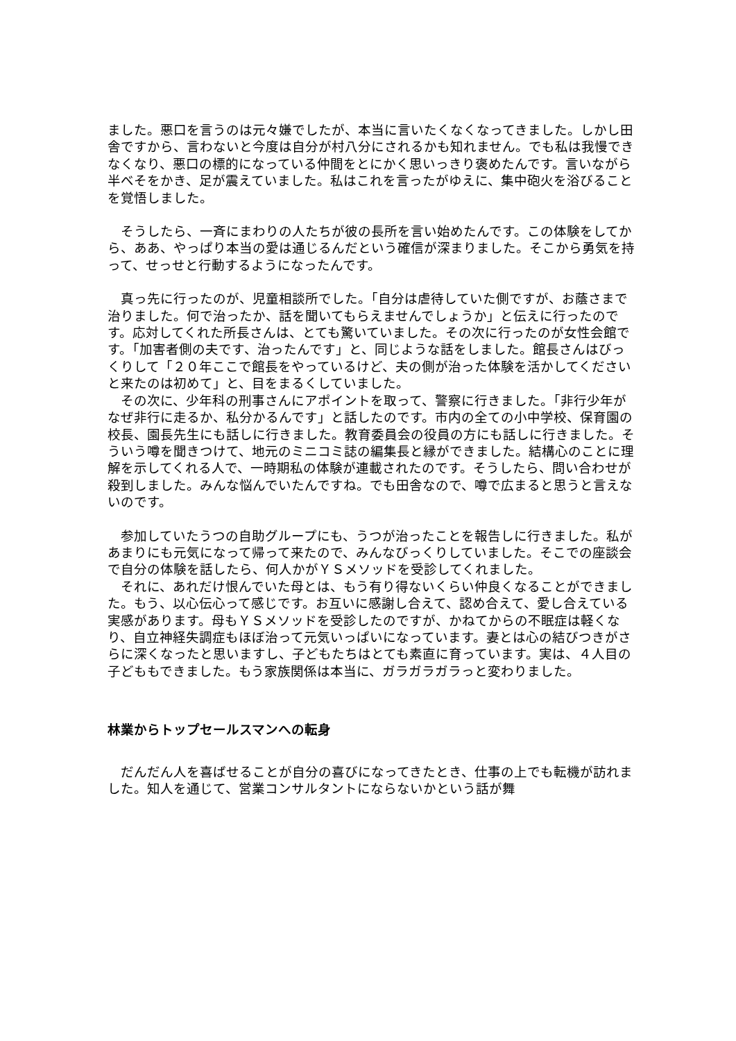ました。悪口を言うのは元々嫌でしたが、本当に言いたくなくなってきました。しかし田舎ですから、言わないと今度は自分が村八分にされるかも知れません。でも私は我慢できなくなり、悪口の標的になっている仲間をとにかく思いっきり褒めたんです。言いながら半べそをかき、足が震えていました。私はこれを言ったがゆえに、集中砲火を浴びることを覚悟しました。
　そうしたら、一斉にまわりの人たちが彼の長所を言い始めたんです。この体験をしてから、ああ、やっぱり本当の愛は通じるんだという確信が深まりました。そこから勇気を持って、せっせと行動するようになったんです。
　真っ先に行ったのが、児童相談所でした。「自分は虐待していた側ですが、お蔭さまで治りました。何で治ったか、話を聞いてもらえませんでしょうか」と伝えに行ったのです。応対してくれた所長さんは、とても驚いていました。その次に行ったのが女性会館です。「加害者側の夫です、治ったんです」と、同じような話をしました。館長さんはびっくりして「２０年ここで館長をやっているけど、夫の側が治った体験を活かしてくださいと来たのは初めて」と、目をまるくしていました。
　その次に、少年科の刑事さんにアポイントを取って、警察に行きました。「非行少年がなぜ非行に走るか、私分かるんです」と話したのです。市内の全ての小中学校、保育園の校長、園長先生にも話しに行きました。教育委員会の役員の方にも話しに行きました。そういう噂を聞きつけて、地元のミニコミ誌の編集長と縁ができました。結構心のことに理解を示してくれる人で、一時期私の体験が連載されたのです。そうしたら、問い合わせが殺到しました。みんな悩んでいたんですね。でも田舎なので、噂で広まると思うと言えないのです。
　参加していたうつの自助グループにも、うつが治ったことを報告しに行きました。私があまりにも元気になって帰って来たので、みんなびっくりしていました。そこでの座談会で自分の体験を話したら、何人かがＹＳメソッドを受診してくれました。
　それに、あれだけ恨んでいた母とは、もう有り得ないくらい仲良くなることができました。もう、以心伝心って感じです。お互いに感謝し合えて、認め合えて、愛し合えている実感があります。母もＹＳメソッドを受診したのですが、かねてからの不眠症は軽くなり、自立神経失調症もほぼ治って元気いっぱいになっています。妻とは心の結びつきがさらに深くなったと思いますし、子どもたちはとても素直に育っています。実は、４人目の子どももできました。もう家族関係は本当に、ガラガラガラっと変わりました。
林業からトップセールスマンへの転身
　だんだん人を喜ばせることが自分の喜びになってきたとき、仕事の上でも転機が訪れました。知人を通じて、営業コンサルタントにならないかという話が舞